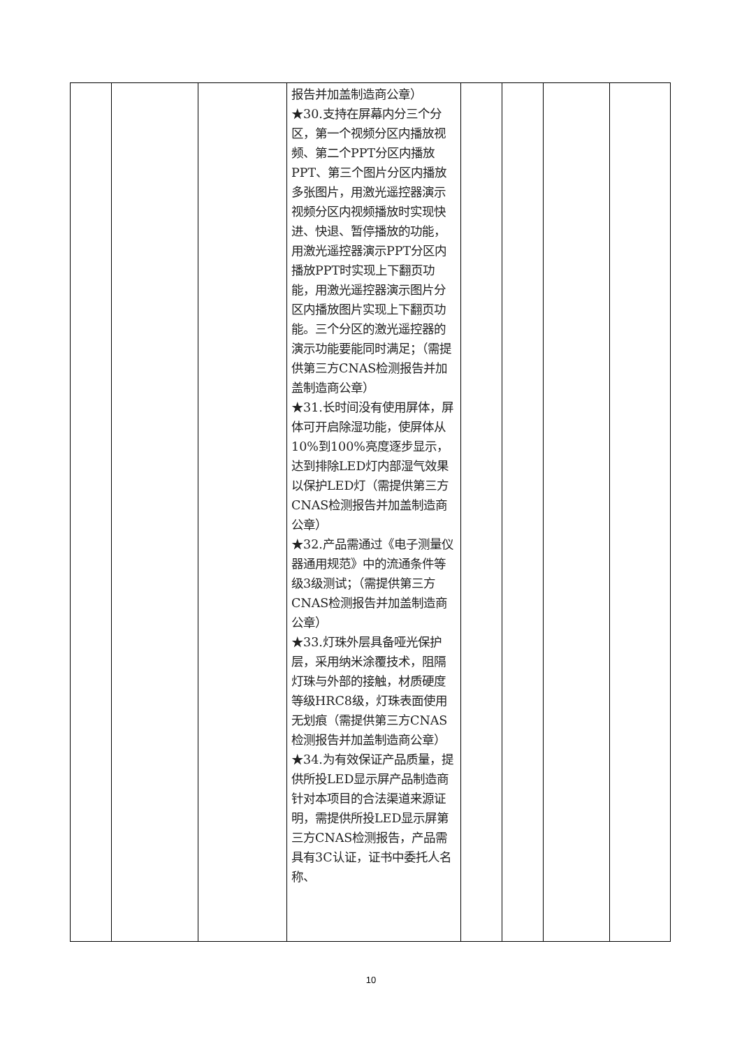| | | | 报告并加盖制造商公章） ★30.支持在屏幕内分三个分区，第一个视频分区内播放视频、第二个PPT分区内播放PPT、第三个图片分区内播放多张图片，用激光遥控器演示视频分区内视频播放时实现快进、快退、暂停播放的功能，用激光遥控器演示PPT分区内播放PPT时实现上下翻页功能，用激光遥控器演示图片分区内播放图片实现上下翻页功能。三个分区的激光遥控器的演示功能要能同时满足；（需提供第三方CNAS检测报告并加盖制造商公章） ★31.长时间没有使用屏体，屏体可开启除湿功能，使屏体从10%到100%亮度逐步显示，达到排除LED灯内部湿气效果以保护LED灯（需提供第三方CNAS检测报告并加盖制造商公章） ★32.产品需通过《电子测量仪器通用规范》中的流通条件等级3级测试；（需提供第三方CNAS检测报告并加盖制造商公章） ★33.灯珠外层具备哑光保护层，采用纳米涂覆技术，阻隔灯珠与外部的接触，材质硬度等级HRC8级，灯珠表面使用无划痕（需提供第三方CNAS检测报告并加盖制造商公章） ★34.为有效保证产品质量，提供所投LED显示屏产品制造商针对本项目的合法渠道来源证明，需提供所投LED显示屏第三方CNAS检测报告，产品需具有3C认证，证书中委托人名称、 | | | | |
10